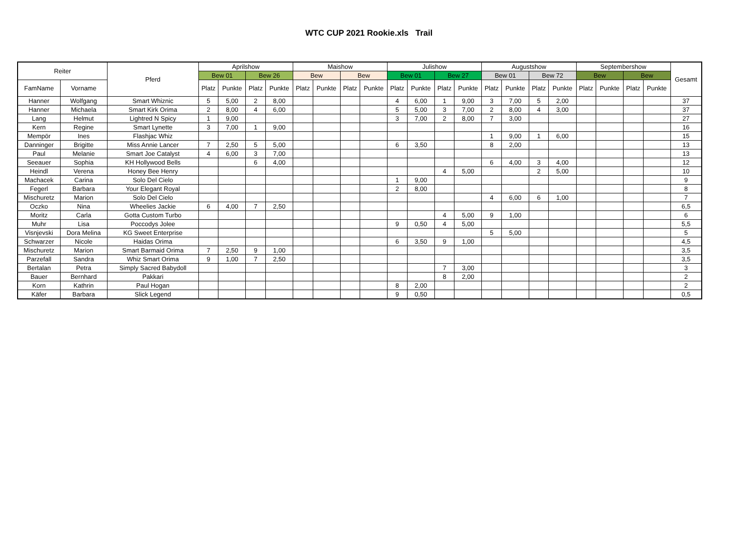WTC CUP 2021 Rookie.xls Trail
| Reiter | | Pferd | Aprilshow | | | | Maishow | | | | Julishow | | | | Augustshow | | | | Septembershow | | | | Gesamt |
| --- | --- | --- | --- | --- | --- | --- | --- | --- | --- | --- | --- | --- | --- | --- | --- | --- | --- | --- | --- | --- | --- | --- | --- |
| | | | Bew 01 | | Bew 26 | | Bew | | Bew | | Bew 01 | | Bew 27 | | Bew 01 | | Bew 72 | | Bew | | Bew | | |
| FamName | Vorname | | Platz | Punkte | Platz | Punkte | Platz | Punkte | Platz | Punkte | Platz | Punkte | Platz | Punkte | Platz | Punkte | Platz | Punkte | Platz | Punkte | Platz | Punkte | |
| Hanner | Wolfgang | Smart Whiznic | 5 | 5,00 | 2 | 8,00 | | | | | 4 | 6,00 | 1 | 9,00 | 3 | 7,00 | 5 | 2,00 | | | | | 37 |
| Hanner | Michaela | Smart Kirk Orima | 2 | 8,00 | 4 | 6,00 | | | | | 5 | 5,00 | 3 | 7,00 | 2 | 8,00 | 4 | 3,00 | | | | | 37 |
| Lang | Helmut | Lightred N Spicy | 1 | 9,00 | | | | | | | 3 | 7,00 | 2 | 8,00 | 7 | 3,00 | | | | | | | 27 |
| Kern | Regine | Smart Lynette | 3 | 7,00 | 1 | 9,00 | | | | | | | | | | | | | | | | | 16 |
| Mempör | Ines | Flashjac Whiz | | | | | | | | | | | | | 1 | 9,00 | 1 | 6,00 | | | | | 15 |
| Danninger | Brigitte | Miss Annie Lancer | 7 | 2,50 | 5 | 5,00 | | | | | 6 | 3,50 | | | 8 | 2,00 | | | | | | | 13 |
| Paul | Melanie | Smart Joe Catalyst | 4 | 6,00 | 3 | 7,00 | | | | | | | | | | | | | | | | | 13 |
| Seeauer | Sophia | KH Hollywood Bells | | | 6 | 4,00 | | | | | | | | | 6 | 4,00 | 3 | 4,00 | | | | | 12 |
| Heindl | Verena | Honey Bee Henry | | | | | | | | | | | 4 | 5,00 | | | 2 | 5,00 | | | | | 10 |
| Machacek | Carina | Solo Del Cielo | | | | | | | | | 1 | 9,00 | | | | | | | | | | | 9 |
| Fegerl | Barbara | Your Elegant Royal | | | | | | | | | 2 | 8,00 | | | | | | | | | | | 8 |
| Mischuretz | Marion | Solo Del Cielo | | | | | | | | | | | | | 4 | 6,00 | 6 | 1,00 | | | | | 7 |
| Oczko | Nina | Wheelies Jackie | 6 | 4,00 | 7 | 2,50 | | | | | | | | | | | | | | | | | 6,5 |
| Moritz | Carla | Gotta Custom Turbo | | | | | | | | | | | 4 | 5,00 | 9 | 1,00 | | | | | | | 6 |
| Muhr | Lisa | Poccodys Jolee | | | | | | | | | 9 | 0,50 | 4 | 5,00 | | | | | | | | | 5,5 |
| Visnjevski | Dora Melina | KG Sweet Enterprise | | | | | | | | | | | | | 5 | 5,00 | | | | | | | 5 |
| Schwarzer | Nicole | Haidas Orima | | | | | | | | | 6 | 3,50 | 9 | 1,00 | | | | | | | | | 4,5 |
| Mischuretz | Marion | Smart Barmaid Orima | 7 | 2,50 | 9 | 1,00 | | | | | | | | | | | | | | | | | 3,5 |
| Parzefall | Sandra | Whiz Smart Orima | 9 | 1,00 | 7 | 2,50 | | | | | | | | | | | | | | | | | 3,5 |
| Bertalan | Petra | Simply Sacred Babydoll | | | | | | | | | | | 7 | 3,00 | | | | | | | | | 3 |
| Bauer | Bernhard | Pakkari | | | | | | | | | | | 8 | 2,00 | | | | | | | | | 2 |
| Korn | Kathrin | Paul Hogan | | | | | | | | | 8 | 2,00 | | | | | | | | | | | 2 |
| Käfer | Barbara | Slick Legend | | | | | | | | | 9 | 0,50 | | | | | | | | | | | 0,5 |